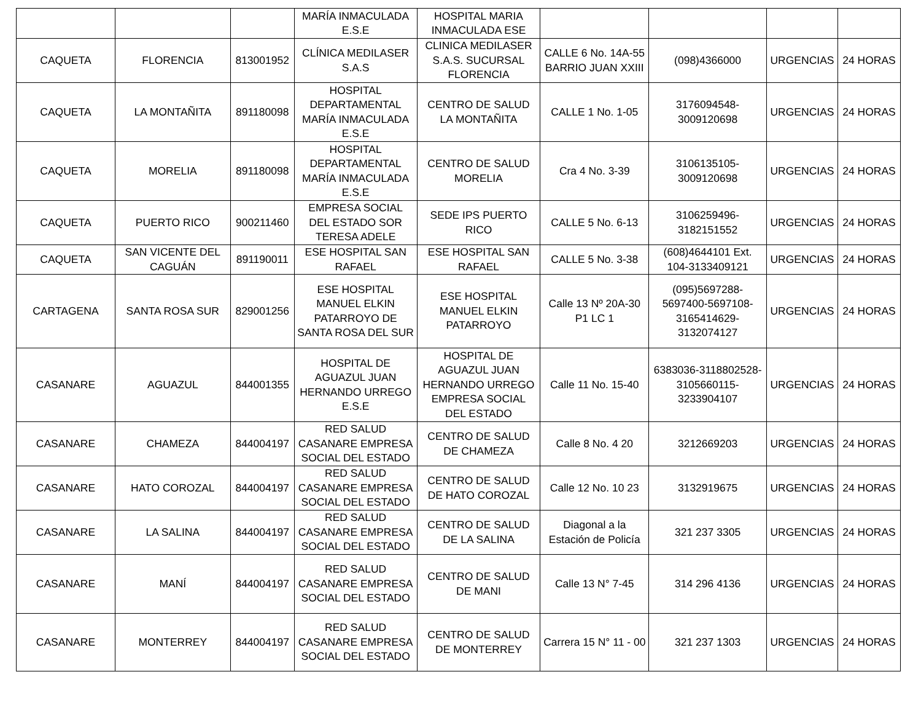| | | | MARÍA INMACULADA E.S.E | HOSPITAL MARIA INMACULADA ESE | | | | |
| CAQUETA | FLORENCIA | 813001952 | CLÍNICA MEDILASER S.A.S | CLINICA MEDILASER S.A.S. SUCURSAL FLORENCIA | CALLE 6 No. 14A-55 BARRIO JUAN XXIII | (098)4366000 | URGENCIAS | 24 HORAS |
| CAQUETA | LA MONTAÑITA | 891180098 | HOSPITAL DEPARTAMENTAL MARÍA INMACULADA E.S.E | CENTRO DE SALUD LA MONTAÑITA | CALLE 1 No. 1-05 | 3176094548-3009120698 | URGENCIAS | 24 HORAS |
| CAQUETA | MORELIA | 891180098 | HOSPITAL DEPARTAMENTAL MARÍA INMACULADA E.S.E | CENTRO DE SALUD MORELIA | Cra 4 No. 3-39 | 3106135105-3009120698 | URGENCIAS | 24 HORAS |
| CAQUETA | PUERTO RICO | 900211460 | EMPRESA SOCIAL DEL ESTADO SOR TERESA ADELE | SEDE IPS PUERTO RICO | CALLE 5 No. 6-13 | 3106259496-3182151552 | URGENCIAS | 24 HORAS |
| CAQUETA | SAN VICENTE DEL CAGUÁN | 891190011 | ESE HOSPITAL SAN RAFAEL | ESE HOSPITAL SAN RAFAEL | CALLE 5 No. 3-38 | (608)4644101 Ext. 104-3133409121 | URGENCIAS | 24 HORAS |
| CARTAGENA | SANTA ROSA SUR | 829001256 | ESE HOSPITAL MANUEL ELKIN PATARROYO DE SANTA ROSA DEL SUR | ESE HOSPITAL MANUEL ELKIN PATARROYO | Calle 13 Nº 20A-30 P1 LC 1 | (095)5697288-5697400-5697108-3165414629-3132074127 | URGENCIAS | 24 HORAS |
| CASANARE | AGUAZUL | 844001355 | HOSPITAL DE AGUAZUL JUAN HERNANDO URREGO E.S.E | HOSPITAL DE AGUAZUL JUAN HERNANDO URREGO EMPRESA SOCIAL DEL ESTADO | Calle 11 No. 15-40 | 6383036-3118802528-3105660115-3233904107 | URGENCIAS | 24 HORAS |
| CASANARE | CHAMEZA | 844004197 | RED SALUD CASANARE EMPRESA SOCIAL DEL ESTADO | CENTRO DE SALUD DE CHAMEZA | Calle 8 No. 4 20 | 3212669203 | URGENCIAS | 24 HORAS |
| CASANARE | HATO COROZAL | 844004197 | RED SALUD CASANARE EMPRESA SOCIAL DEL ESTADO | CENTRO DE SALUD DE HATO COROZAL | Calle 12 No. 10 23 | 3132919675 | URGENCIAS | 24 HORAS |
| CASANARE | LA SALINA | 844004197 | RED SALUD CASANARE EMPRESA SOCIAL DEL ESTADO | CENTRO DE SALUD DE LA SALINA | Diagonal a la Estación de Policía | 321 237 3305 | URGENCIAS | 24 HORAS |
| CASANARE | MANÍ | 844004197 | RED SALUD CASANARE EMPRESA SOCIAL DEL ESTADO | CENTRO DE SALUD DE MANI | Calle 13 N° 7-45 | 314 296 4136 | URGENCIAS | 24 HORAS |
| CASANARE | MONTERREY | 844004197 | RED SALUD CASANARE EMPRESA SOCIAL DEL ESTADO | CENTRO DE SALUD DE MONTERREY | Carrera 15 N° 11 - 00 | 321 237 1303 | URGENCIAS | 24 HORAS |